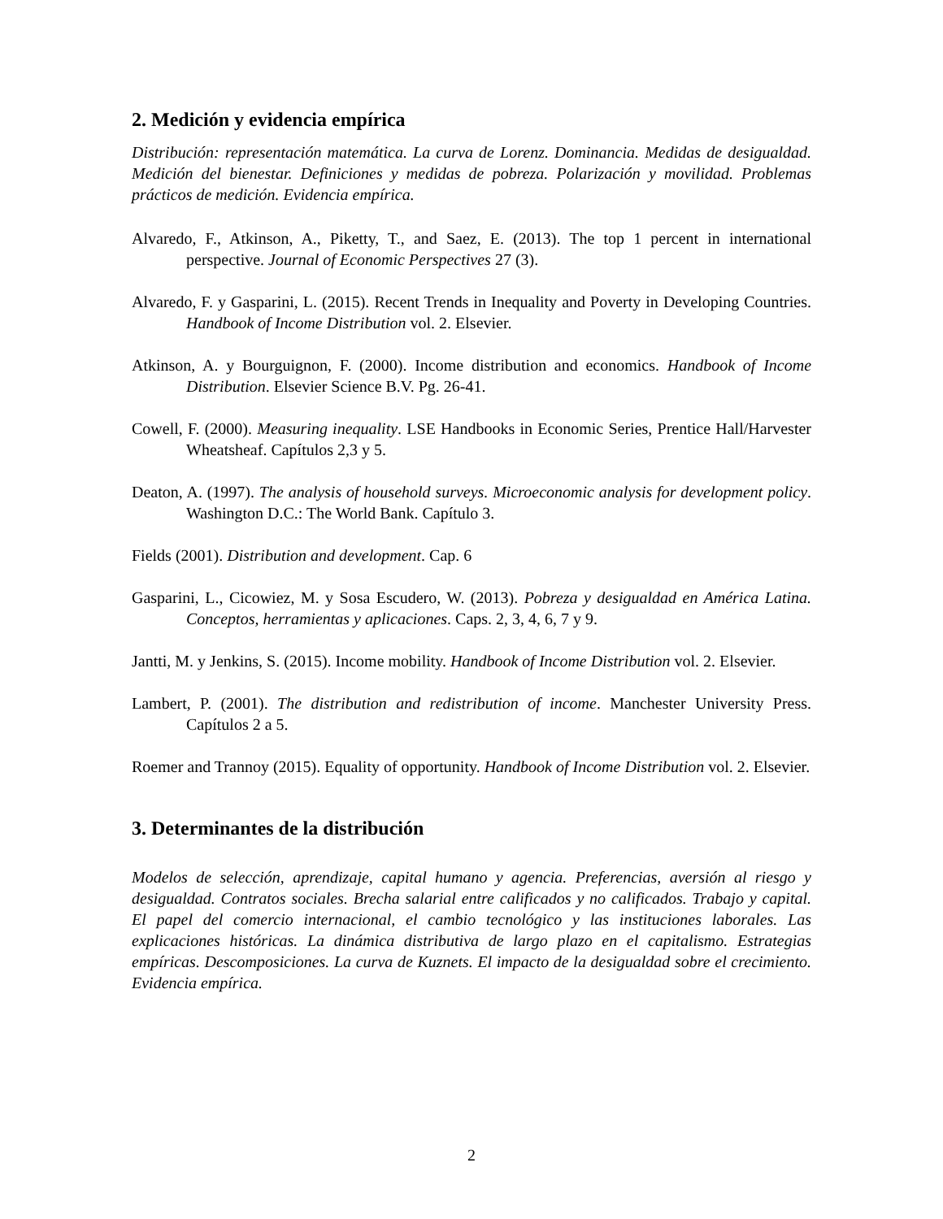2. Medición y evidencia empírica
Distribución: representación matemática. La curva de Lorenz. Dominancia. Medidas de desigualdad. Medición del bienestar. Definiciones y medidas de pobreza. Polarización y movilidad. Problemas prácticos de medición. Evidencia empírica.
Alvaredo, F., Atkinson, A., Piketty, T., and Saez, E. (2013). The top 1 percent in international perspective. Journal of Economic Perspectives 27 (3).
Alvaredo, F. y Gasparini, L. (2015). Recent Trends in Inequality and Poverty in Developing Countries. Handbook of Income Distribution vol. 2. Elsevier.
Atkinson, A. y Bourguignon, F. (2000). Income distribution and economics. Handbook of Income Distribution. Elsevier Science B.V. Pg. 26-41.
Cowell, F. (2000). Measuring inequality. LSE Handbooks in Economic Series, Prentice Hall/Harvester Wheatsheaf. Capítulos 2,3 y 5.
Deaton, A. (1997). The analysis of household surveys. Microeconomic analysis for development policy. Washington D.C.: The World Bank. Capítulo 3.
Fields (2001). Distribution and development. Cap. 6
Gasparini, L., Cicowiez, M. y Sosa Escudero, W. (2013). Pobreza y desigualdad en América Latina. Conceptos, herramientas y aplicaciones. Caps. 2, 3, 4, 6, 7 y 9.
Jantti, M. y Jenkins, S. (2015). Income mobility. Handbook of Income Distribution vol. 2. Elsevier.
Lambert, P. (2001). The distribution and redistribution of income. Manchester University Press. Capítulos 2 a 5.
Roemer and Trannoy (2015). Equality of opportunity. Handbook of Income Distribution vol. 2. Elsevier.
3. Determinantes de la distribución
Modelos de selección, aprendizaje, capital humano y agencia. Preferencias, aversión al riesgo y desigualdad. Contratos sociales. Brecha salarial entre calificados y no calificados. Trabajo y capital. El papel del comercio internacional, el cambio tecnológico y las instituciones laborales. Las explicaciones históricas. La dinámica distributiva de largo plazo en el capitalismo. Estrategias empíricas. Descomposiciones. La curva de Kuznets. El impacto de la desigualdad sobre el crecimiento. Evidencia empírica.
2